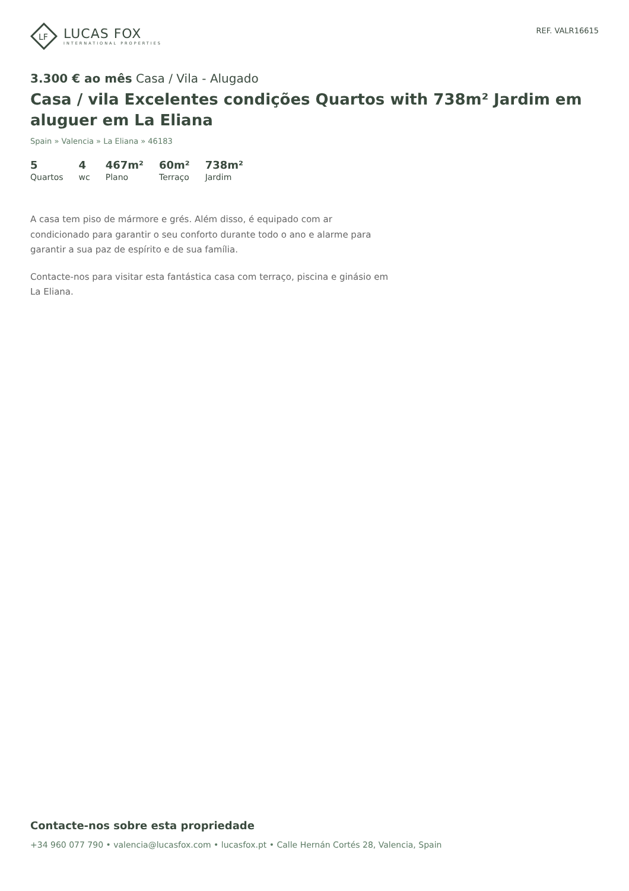LF
LUCAS FOX
INTERNATIONAL PROPERTIES
REF. VALR16615
3.300 € ao mês Casa / Vila - Alugado
Casa / vila Excelentes condições Quartos with 738m² Jardim em aluguer em La Eliana
Spain » Valencia » La Eliana » 46183
5
Quartos
4
wc
467m²
Plano
60m²
Terraço
738m²
Jardim
A casa tem piso de mármore e grés. Além disso, é equipado com ar condicionado para garantir o seu conforto durante todo o ano e alarme para garantir a sua paz de espírito e de sua família.
Contacte-nos para visitar esta fantástica casa com terraço, piscina e ginásio em La Eliana.
Contacte-nos sobre esta propriedade
+34 960 077 790 • valencia@lucasfox.com • lucasfox.pt • Calle Hernán Cortés 28, Valencia, Spain